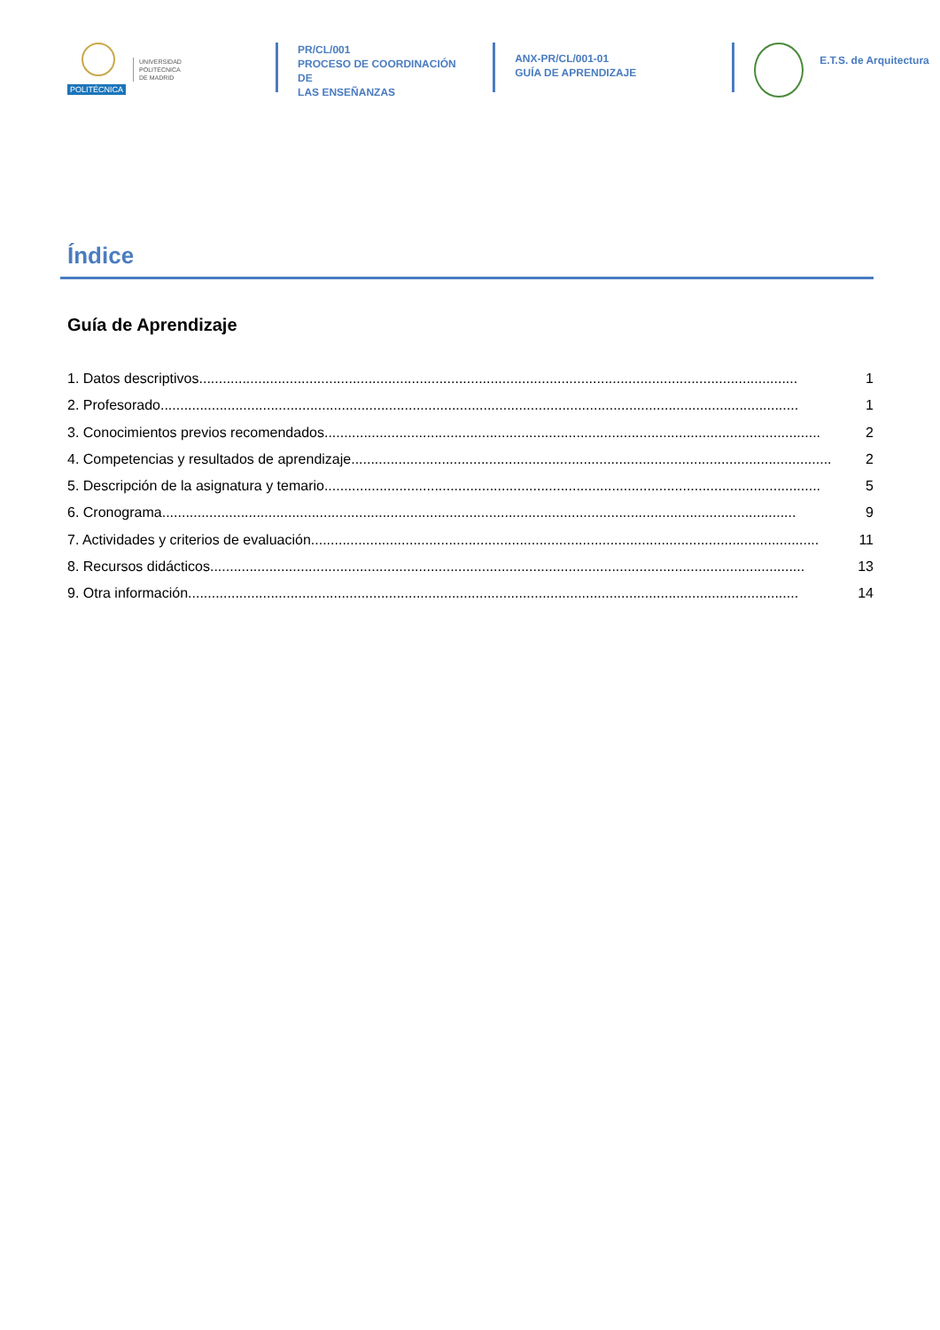POLITÉCNICA
UNIVERSIDAD
POLITÉCNICA
DE MADRID
PR/CL/001
PROCESO DE COORDINACIÓN DE
LAS ENSEÑANZAS
ANX-PR/CL/001-01
GUÍA DE APRENDIZAJE
E.T.S. de Arquitectura
Índice
Guía de Aprendizaje
1. Datos descriptivos........................................................................................................................................................ 1
2. Profesorado.................................................................................................................................................................. 1
3. Conocimientos previos recomendados.............................................................................................................................. 2
4. Competencias y resultados de aprendizaje.......................................................................................................................... 2
5. Descripción de la asignatura y temario.............................................................................................................................. 5
6. Cronograma................................................................................................................................................................. 9
7. Actividades y criterios de evaluación................................................................................................................................. 11
8. Recursos didácticos....................................................................................................................................................... 13
9. Otra información........................................................................................................................................................... 14